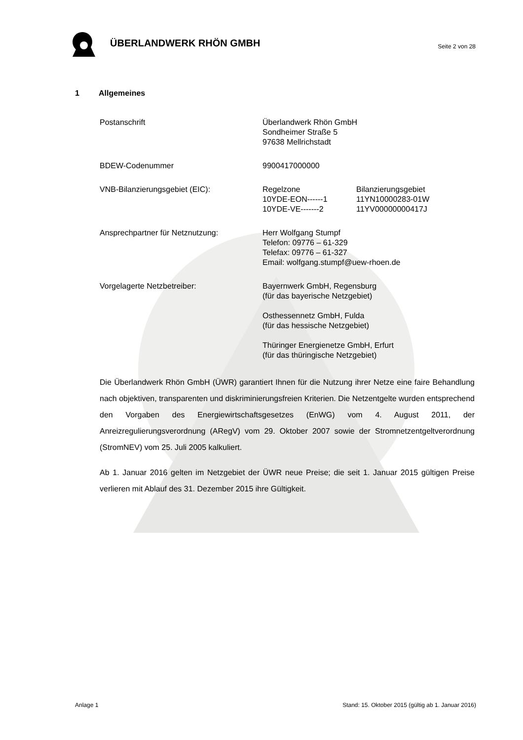ÜBERLANDWERK RHÖN GMBH
Seite 2 von 28
1 Allgemeines
Postanschrift Überlandwerk Rhön GmbH
Sondheimer Straße 5
97638 Mellrichstadt
BDEW-Codenummer 9900417000000
VNB-Bilanzierungsgebiet (EIC): Regelzone
10YDE-EON------1
10YDE-VE-------2
Bilanzierungsgebiet
11YN10000283-01W
11YV00000000417J
Ansprechpartner für Netznutzung: Herr Wolfgang Stumpf
Telefon: 09776 – 61-329
Telefax: 09776 – 61-327
Email: wolfgang.stumpf@uew-rhoen.de
Vorgelagerte Netzbetreiber: Bayernwerk GmbH, Regensburg
(für das bayerische Netzgebiet)
Osthessennetz GmbH, Fulda
(für das hessische Netzgebiet)
Thüringer Energienetze GmbH, Erfurt
(für das thüringische Netzgebiet)
Die Überlandwerk Rhön GmbH (ÜWR) garantiert Ihnen für die Nutzung ihrer Netze eine faire Behandlung nach objektiven, transparenten und diskriminierungsfreien Kriterien. Die Netzentgelte wurden entsprechend den Vorgaben des Energiewirtschaftsgesetzes (EnWG) vom 4. August 2011, der Anreizregulierungsverordnung (ARegV) vom 29. Oktober 2007 sowie der Stromnetzentgeltverordnung (StromNEV) vom 25. Juli 2005 kalkuliert.
Ab 1. Januar 2016 gelten im Netzgebiet der ÜWR neue Preise; die seit 1. Januar 2015 gültigen Preise verlieren mit Ablauf des 31. Dezember 2015 ihre Gültigkeit.
Anlage 1 Stand: 15. Oktober 2015 (gültig ab 1. Januar 2016)